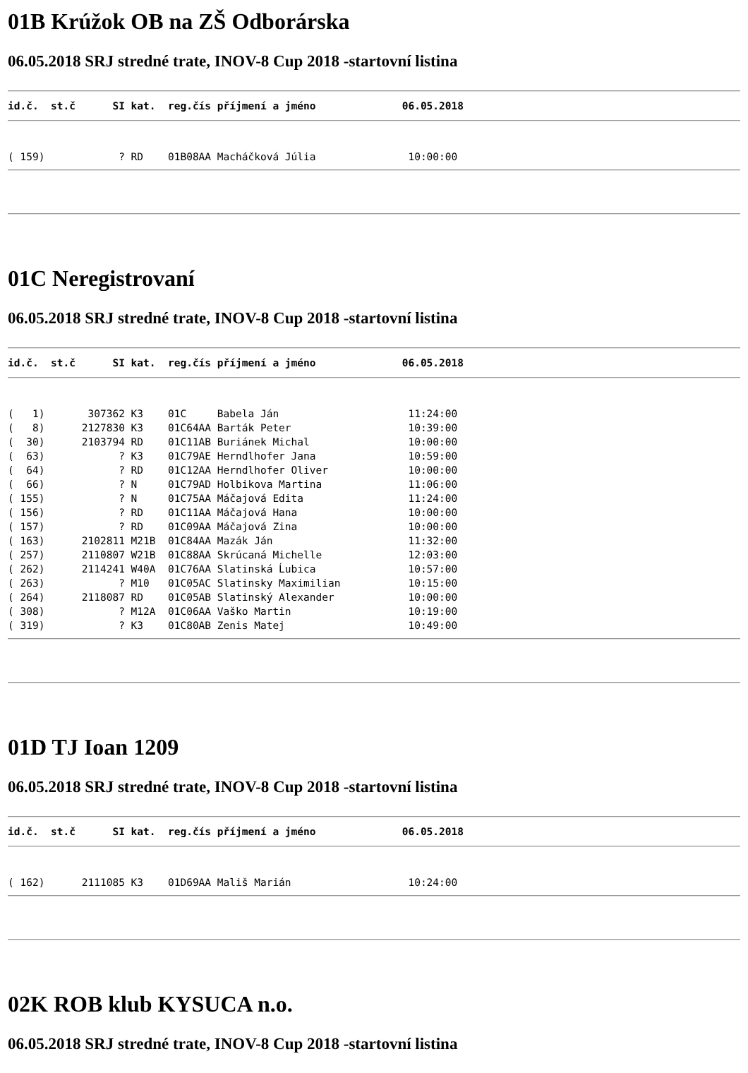01B Krúžok OB na ZŠ Odborárska
06.05.2018 SRJ stredné trate, INOV-8 Cup 2018 -startovní listina
id.č.  st.č      SI kat.  reg.čís příjmení a jméno              06.05.2018
( 159)            ? RD    01B08AA Macháčková Júlia               10:00:00
01C Neregistrovaní
06.05.2018 SRJ stredné trate, INOV-8 Cup 2018 -startovní listina
id.č.  st.č      SI kat.  reg.čís příjmení a jméno              06.05.2018
(   1)       307362 K3    01C     Babela Ján                     11:24:00
(   8)      2127830 K3    01C64AA Barták Peter                   10:39:00
(  30)      2103794 RD    01C11AB Buriánek Michal                10:00:00
(  63)            ? K3    01C79AE Herndlhofer Jana               10:59:00
(  64)            ? RD    01C12AA Herndlhofer Oliver             10:00:00
(  66)            ? N     01C79AD Holbikova Martina              11:06:00
( 155)            ? N     01C75AA Máčajová Edita                 11:24:00
( 156)            ? RD    01C11AA Máčajová Hana                  10:00:00
( 157)            ? RD    01C09AA Máčajová Zina                  10:00:00
( 163)      2102811 M21B  01C84AA Mazák Ján                      11:32:00
( 257)      2110807 W21B  01C88AA Skrúcaná Michelle              12:03:00
( 262)      2114241 W40A  01C76AA Slatinská Ĺubica               10:57:00
( 263)            ? M10   01C05AC Slatinsky Maximilian           10:15:00
( 264)      2118087 RD    01C05AB Slatinský Alexander            10:00:00
( 308)            ? M12A  01C06AA Vaško Martin                   10:19:00
( 319)            ? K3    01C80AB Zenis Matej                    10:49:00
01D TJ Ioan 1209
06.05.2018 SRJ stredné trate, INOV-8 Cup 2018 -startovní listina
id.č.  st.č      SI kat.  reg.čís příjmení a jméno              06.05.2018
( 162)      2111085 K3    01D69AA Mališ Marián                   10:24:00
02K ROB klub KYSUCA n.o.
06.05.2018 SRJ stredné trate, INOV-8 Cup 2018 -startovní listina